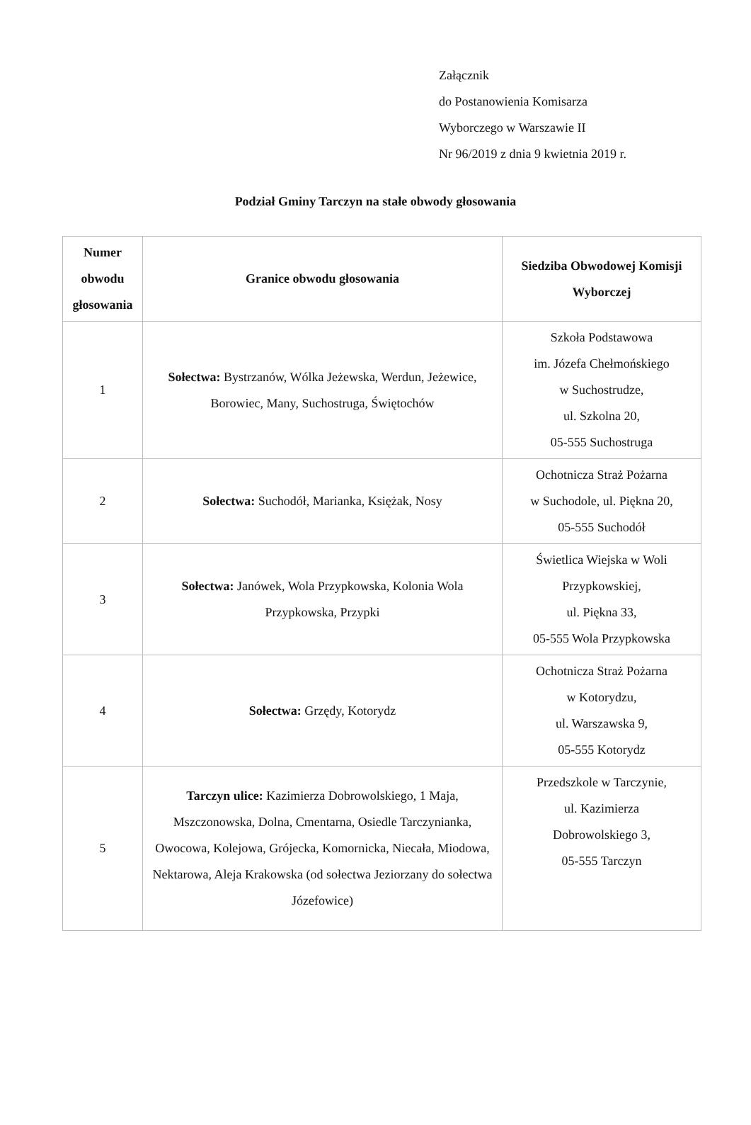Załącznik
do Postanowienia Komisarza
Wyborczego w Warszawie II
Nr 96/2019 z dnia 9 kwietnia 2019 r.
Podział Gminy Tarczyn na stałe obwody głosowania
| Numer obwodu głosowania | Granice obwodu głosowania | Siedziba Obwodowej Komisji Wyborczej |
| --- | --- | --- |
| 1 | Sołectwa: Bystrzanów, Wólka Jeżewska, Werdun, Jeżewice, Borowiec, Many, Suchostruga, Świętochów | Szkoła Podstawowa im. Józefa Chełmońskiego w Suchostrudze, ul. Szkolna 20, 05-555 Suchostruga |
| 2 | Sołectwa: Suchodół, Marianka, Księżak, Nosy | Ochotnicza Straż Pożarna w Suchodole, ul. Piękna 20, 05-555 Suchodół |
| 3 | Sołectwa: Janówek, Wola Przypkowska, Kolonia Wola Przypkowska, Przypki | Świetlica Wiejska w Woli Przypkowskiej, ul. Piękna 33, 05-555 Wola Przypkowska |
| 4 | Sołectwa: Grzędy, Kotorydz | Ochotnicza Straż Pożarna w Kotorydzu, ul. Warszawska 9, 05-555 Kotorydz |
| 5 | Tarczyn ulice: Kazimierza Dobrowolskiego, 1 Maja, Mszczonowska, Dolna, Cmentarna, Osiedle Tarczynianka, Owocowa, Kolejowa, Grójecka, Komornicka, Niecała, Miodowa, Nektarowa, Aleja Krakowska (od sołectwa Jeziorzany do sołectwa Józefowice) | Przedszkole w Tarczynie, ul. Kazimierza Dobrowolskiego 3, 05-555 Tarczyn |